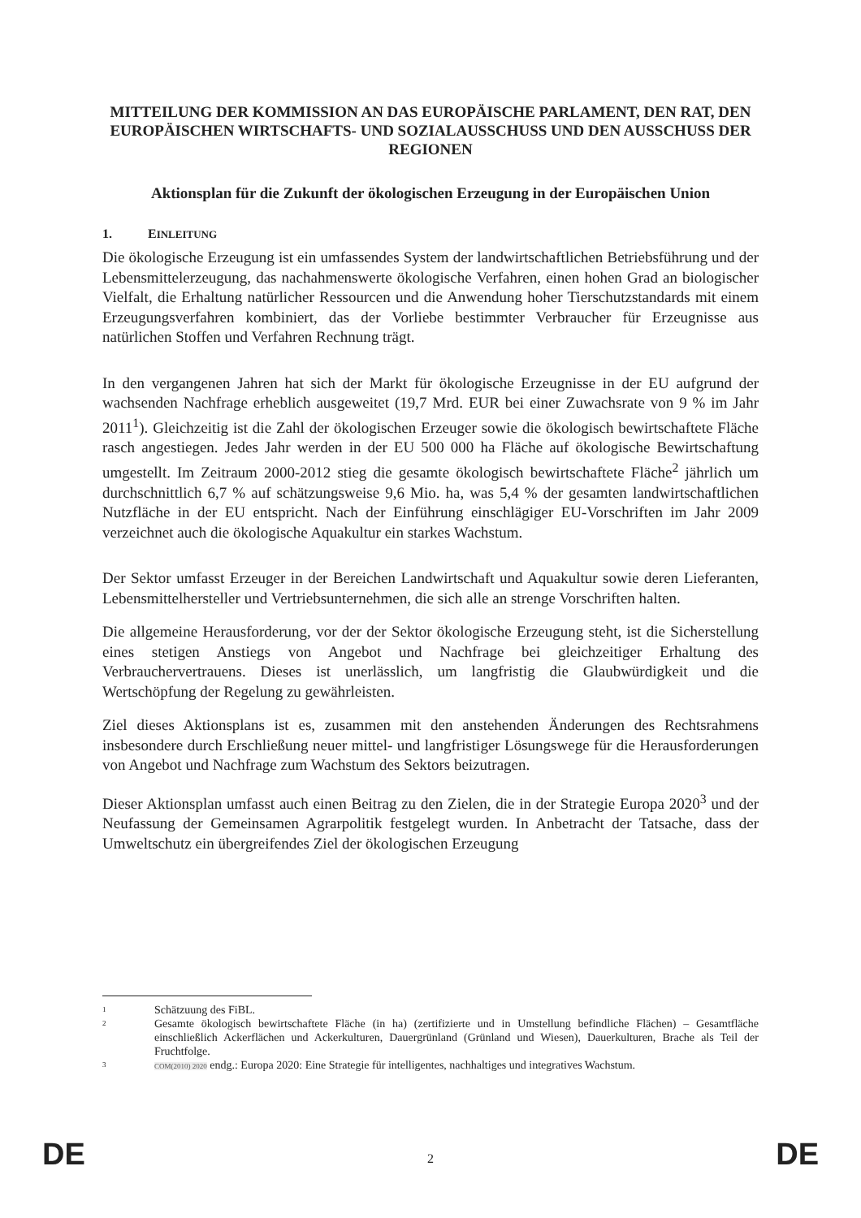MITTEILUNG DER KOMMISSION AN DAS EUROPÄISCHE PARLAMENT, DEN RAT, DEN EUROPÄISCHEN WIRTSCHAFTS- UND SOZIALAUSSCHUSS UND DEN AUSSCHUSS DER REGIONEN
Aktionsplan für die Zukunft der ökologischen Erzeugung in der Europäischen Union
1. EINLEITUNG
Die ökologische Erzeugung ist ein umfassendes System der landwirtschaftlichen Betriebsführung und der Lebensmittelerzeugung, das nachahmenswerte ökologische Verfahren, einen hohen Grad an biologischer Vielfalt, die Erhaltung natürlicher Ressourcen und die Anwendung hoher Tierschutzstandards mit einem Erzeugungsverfahren kombiniert, das der Vorliebe bestimmter Verbraucher für Erzeugnisse aus natürlichen Stoffen und Verfahren Rechnung trägt.
In den vergangenen Jahren hat sich der Markt für ökologische Erzeugnisse in der EU aufgrund der wachsenden Nachfrage erheblich ausgeweitet (19,7 Mrd. EUR bei einer Zuwachsrate von 9 % im Jahr 2011<sup>1</sup>). Gleichzeitig ist die Zahl der ökologischen Erzeuger sowie die ökologisch bewirtschaftete Fläche rasch angestiegen. Jedes Jahr werden in der EU 500 000 ha Fläche auf ökologische Bewirtschaftung umgestellt. Im Zeitraum 2000-2012 stieg die gesamte ökologisch bewirtschaftete Fläche<sup>2</sup> jährlich um durchschnittlich 6,7 % auf schätzungsweise 9,6 Mio. ha, was 5,4 % der gesamten landwirtschaftlichen Nutzfläche in der EU entspricht. Nach der Einführung einschlägiger EU-Vorschriften im Jahr 2009 verzeichnet auch die ökologische Aquakultur ein starkes Wachstum.
Der Sektor umfasst Erzeuger in der Bereichen Landwirtschaft und Aquakultur sowie deren Lieferanten, Lebensmittelhersteller und Vertriebsunternehmen, die sich alle an strenge Vorschriften halten.
Die allgemeine Herausforderung, vor der der Sektor ökologische Erzeugung steht, ist die Sicherstellung eines stetigen Anstiegs von Angebot und Nachfrage bei gleichzeitiger Erhaltung des Verbrauchervertrauens. Dieses ist unerlässlich, um langfristig die Glaubwürdigkeit und die Wertschöpfung der Regelung zu gewährleisten.
Ziel dieses Aktionsplans ist es, zusammen mit den anstehenden Änderungen des Rechtsrahmens insbesondere durch Erschließung neuer mittel- und langfristiger Lösungswege für die Herausforderungen von Angebot und Nachfrage zum Wachstum des Sektors beizutragen.
Dieser Aktionsplan umfasst auch einen Beitrag zu den Zielen, die in der Strategie Europa 2020<sup>3</sup> und der Neufassung der Gemeinsamen Agrarpolitik festgelegt wurden. In Anbetracht der Tatsache, dass der Umweltschutz ein übergreifendes Ziel der ökologischen Erzeugung
1 Schätzuung des FiBL.
2 Gesamte ökologisch bewirtschaftete Fläche (in ha) (zertifizierte und in Umstellung befindliche Flächen) – Gesamtfläche einschließlich Ackerflächen und Ackerkulturen, Dauergrünland (Grünland und Wiesen), Dauerkulturen, Brache als Teil der Fruchtfolge.
3 COM(2010) 2020 endg.: Europa 2020: Eine Strategie für intelligentes, nachhaltiges und integratives Wachstum.
DE
2 DE